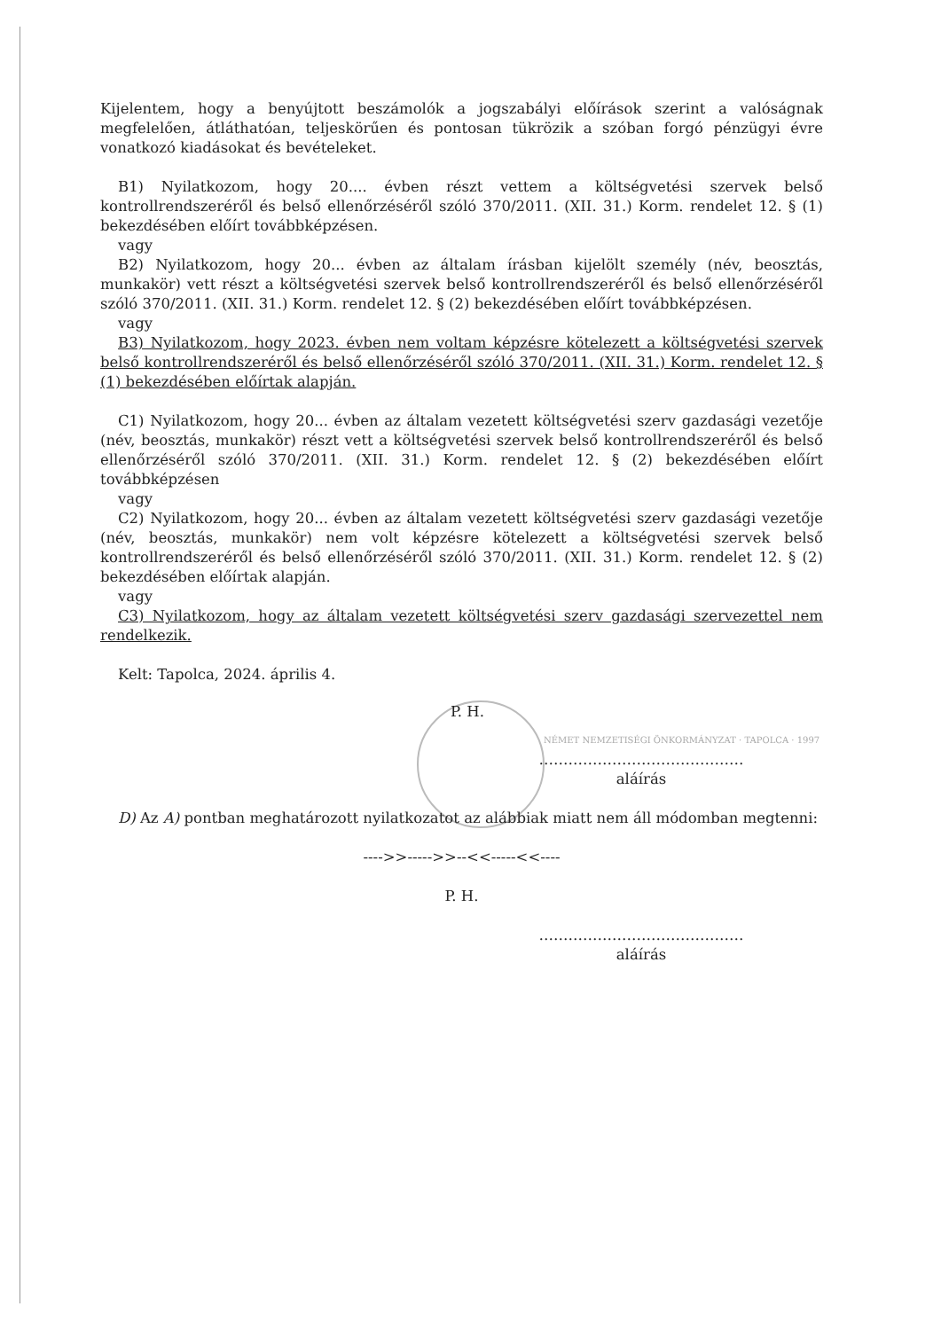Kijelentem, hogy a benyújtott beszámolók a jogszabályi előírások szerint a valóságnak megfelelően, átláthatóan, teljeskörűen és pontosan tükrözik a szóban forgó pénzügyi évre vonatkozó kiadásokat és bevételeket.
B1) Nyilatkozom, hogy 20.... évben részt vettem a költségvetési szervek belső kontrollrendszeréről és belső ellenőrzéséről szóló 370/2011. (XII. 31.) Korm. rendelet 12. § (1) bekezdésében előírt továbbképzésen.
vagy
B2) Nyilatkozom, hogy 20... évben az általam írásban kijelölt személy (név, beosztás, munkakör) vett részt a költségvetési szervek belső kontrollrendszeréről és belső ellenőrzéséről szóló 370/2011. (XII. 31.) Korm. rendelet 12. § (2) bekezdésében előírt továbbképzésen.
vagy
B3) Nyilatkozom, hogy 2023. évben nem voltam képzésre kötelezett a költségvetési szervek belső kontrollrendszeréről és belső ellenőrzéséről szóló 370/2011. (XII. 31.) Korm. rendelet 12. § (1) bekezdésében előírtak alapján.
C1) Nyilatkozom, hogy 20... évben az általam vezetett költségvetési szerv gazdasági vezetője (név, beosztás, munkakör) részt vett a költségvetési szervek belső kontrollrendszeréről és belső ellenőrzéséről szóló 370/2011. (XII. 31.) Korm. rendelet 12. § (2) bekezdésében előírt továbbképzésen
vagy
C2) Nyilatkozom, hogy 20... évben az általam vezetett költségvetési szerv gazdasági vezetője (név, beosztás, munkakör) nem volt képzésre kötelezett a költségvetési szervek belső kontrollrendszeréről és belső ellenőrzéséről szóló 370/2011. (XII. 31.) Korm. rendelet 12. § (2) bekezdésében előírtak alapján.
vagy
C3) Nyilatkozom, hogy az általam vezetett költségvetési szerv gazdasági szervezettel nem rendelkezik.
Kelt: Tapolca, 2024. április 4.
P. H.
NÉMET NEMZETISÉGI ÖNKORMÁNYZAT · TAPOLCA · 1997
……………………………………
aláírás
D) Az A) pontban meghatározott nyilatkozatot az alábbiak miatt nem áll módomban megtenni:
---->>----->>--<<-----<<----
P. H.
……………………………………
aláírás